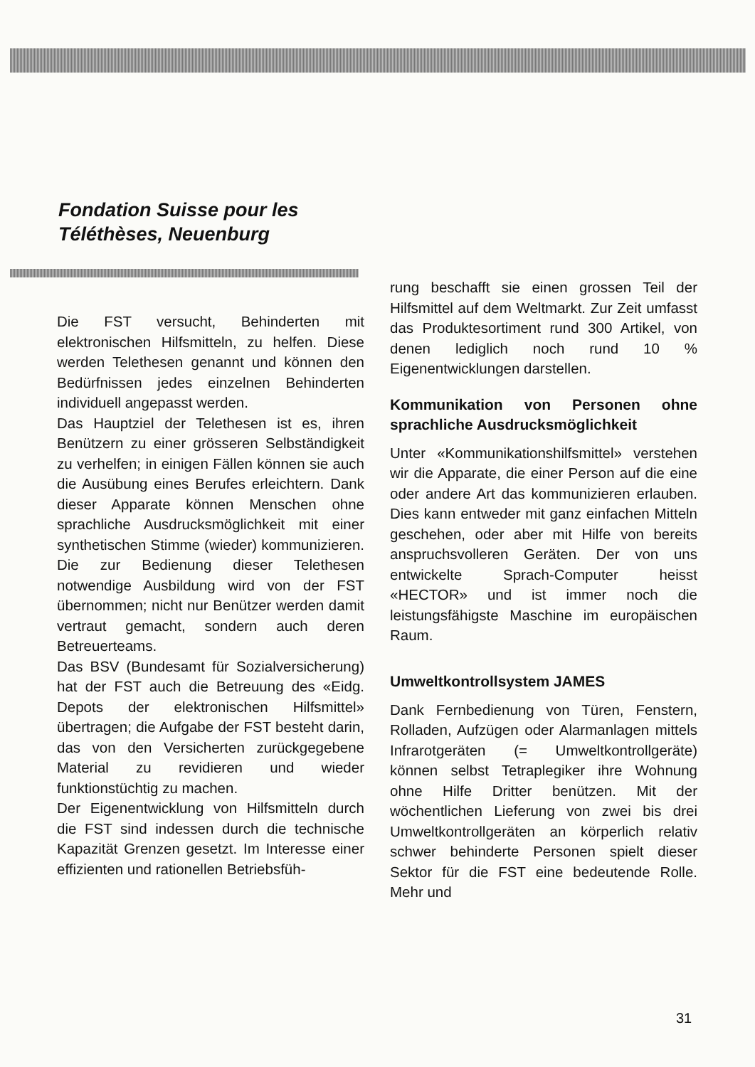Fondation Suisse pour les
Téléthèses, Neuenburg
Die FST versucht, Behinderten mit elektronischen Hilfsmitteln, zu helfen. Diese werden Telethesen genannt und können den Bedürfnissen jedes einzelnen Behinderten individuell angepasst werden.
Das Hauptziel der Telethesen ist es, ihren Benützern zu einer grösseren Selbständigkeit zu verhelfen; in einigen Fällen können sie auch die Ausübung eines Berufes erleichtern. Dank dieser Apparate können Menschen ohne sprachliche Ausdrucksmöglichkeit mit einer synthetischen Stimme (wieder) kommunizieren. Die zur Bedienung dieser Telethesen notwendige Ausbildung wird von der FST übernommen; nicht nur Benützer werden damit vertraut gemacht, sondern auch deren Betreuerteams.
Das BSV (Bundesamt für Sozialversicherung) hat der FST auch die Betreuung des «Eidg. Depots der elektronischen Hilfsmittel» übertragen; die Aufgabe der FST besteht darin, das von den Versicherten zurückgegebene Material zu revidieren und wieder funktionstüchtig zu machen.
Der Eigenentwicklung von Hilfsmitteln durch die FST sind indessen durch die technische Kapazität Grenzen gesetzt. Im Interesse einer effizienten und rationellen Betriebsfüh-
rung beschafft sie einen grossen Teil der Hilfsmittel auf dem Weltmarkt. Zur Zeit umfasst das Produktesortiment rund 300 Artikel, von denen lediglich noch rund 10 % Eigenentwicklungen darstellen.
Kommunikation von Personen ohne sprachliche Ausdrucksmöglichkeit
Unter «Kommunikationshilfsmittel» verstehen wir die Apparate, die einer Person auf die eine oder andere Art das kommunizieren erlauben. Dies kann entweder mit ganz einfachen Mitteln geschehen, oder aber mit Hilfe von bereits anspruchsvolleren Geräten. Der von uns entwickelte Sprach-Computer heisst «HECTOR» und ist immer noch die leistungsfähigste Maschine im europäischen Raum.
Umweltkontrollsystem JAMES
Dank Fernbedienung von Türen, Fenstern, Rolladen, Aufzügen oder Alarmanlagen mittels Infrarotgeräten (= Umweltkontrollgeräte) können selbst Tetraplegiker ihre Wohnung ohne Hilfe Dritter benützen. Mit der wöchentlichen Lieferung von zwei bis drei Umweltkontrollgeräten an körperlich relativ schwer behinderte Personen spielt dieser Sektor für die FST eine bedeutende Rolle. Mehr und
31